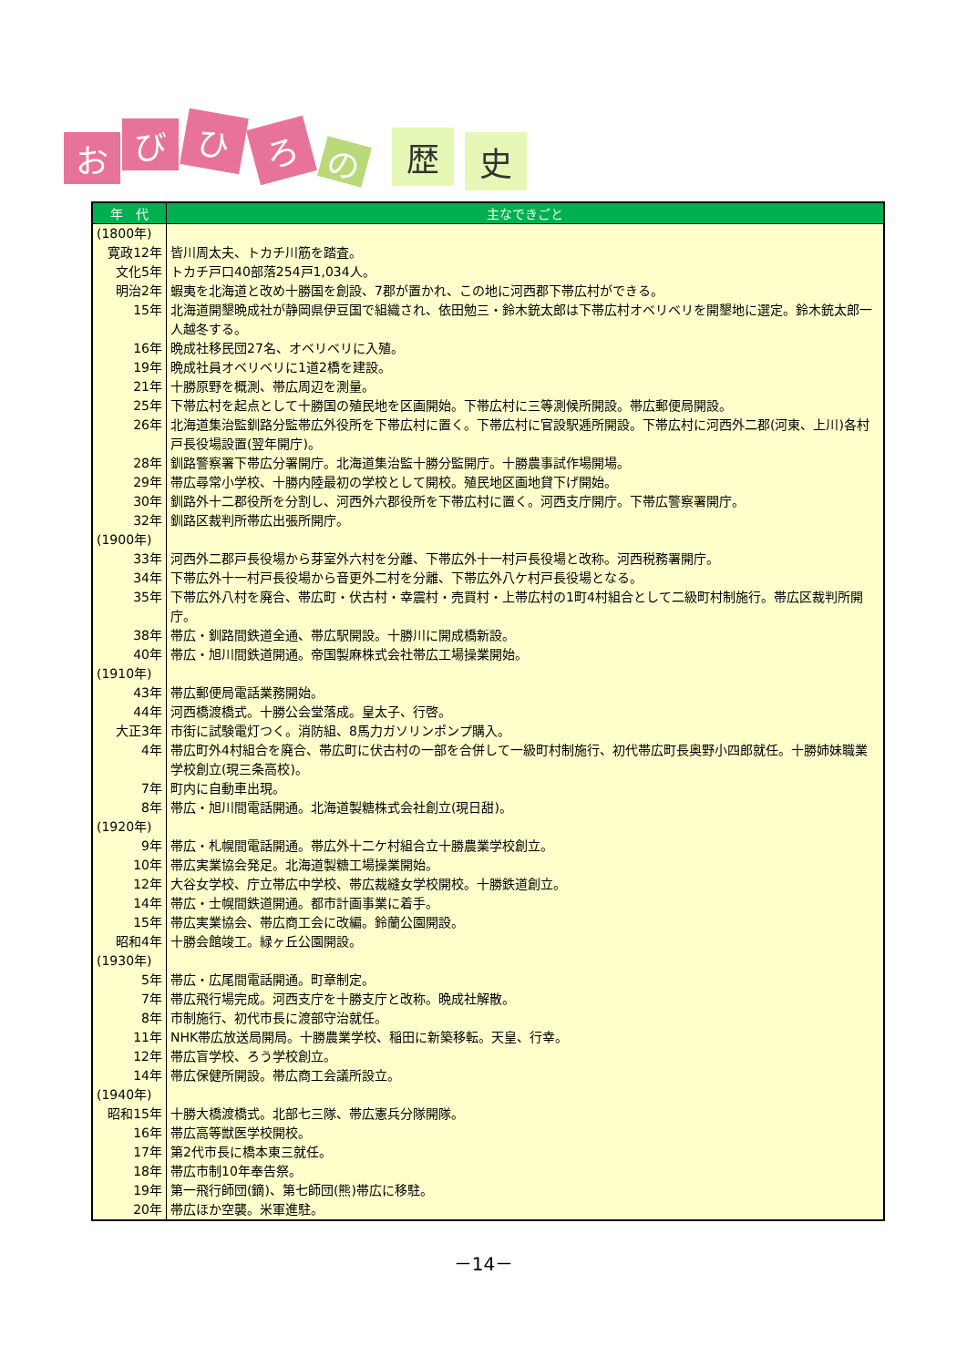お び ひ ろ の 歴 史
| 年 代 | 主なできごと |
| --- | --- |
| (1800年) | |
| 寛政12年 | 皆川周太夫、トカチ川筋を踏査。 |
| 文化5年 | トカチ戸口40部落254戸1,034人。 |
| 明治2年 | 蝦夷を北海道と改め十勝国を創設、7郡が置かれ、この地に河西郡下帯広村ができる。 |
| 15年 | 北海道開墾晩成社が静岡県伊豆国で組織され、依田勉三・鈴木銃太郎は下帯広村オベリベリを開墾地に選定。鈴木銃太郎一人越冬する。 |
| 16年 | 晩成社移民団27名、オベリベリに入殖。 |
| 19年 | 晩成社員オベリベリに1道2橋を建設。 |
| 21年 | 十勝原野を概測、帯広周辺を測量。 |
| 25年 | 下帯広村を起点として十勝国の殖民地を区画開始。下帯広村に三等測候所開設。帯広郵便局開設。 |
| 26年 | 北海道集治監釧路分監帯広外役所を下帯広村に置く。下帯広村に官設駅逓所開設。下帯広村に河西外二郡(河東、上川)各村戸長役場設置(翌年開庁)。 |
| 28年 | 釧路警察署下帯広分署開庁。北海道集治監十勝分監開庁。十勝農事試作場開場。 |
| 29年 | 帯広尋常小学校、十勝内陸最初の学校として開校。殖民地区画地貸下げ開始。 |
| 30年 | 釧路外十二郡役所を分割し、河西外六郡役所を下帯広村に置く。河西支庁開庁。下帯広警察署開庁。 |
| 32年 | 釧路区裁判所帯広出張所開庁。 |
| (1900年) | |
| 33年 | 河西外二郡戸長役場から芽室外六村を分離、下帯広外十一村戸長役場と改称。河西税務署開庁。 |
| 34年 | 下帯広外十一村戸長役場から音更外二村を分離、下帯広外八ケ村戸長役場となる。 |
| 35年 | 下帯広外八村を廃合、帯広町・伏古村・幸震村・売買村・上帯広村の1町4村組合として二級町村制施行。帯広区裁判所開庁。 |
| 38年 | 帯広・釧路間鉄道全通、帯広駅開設。十勝川に開成橋新設。 |
| 40年 | 帯広・旭川間鉄道開通。帝国製麻株式会社帯広工場操業開始。 |
| (1910年) | |
| 43年 | 帯広郵便局電話業務開始。 |
| 44年 | 河西橋渡橋式。十勝公会堂落成。皇太子、行啓。 |
| 大正3年 | 市街に試験電灯つく。消防組、8馬力ガソリンポンプ購入。 |
| 4年 | 帯広町外4村組合を廃合、帯広町に伏古村の一部を合併して一級町村制施行、初代帯広町長奥野小四郎就任。十勝姉妹職業学校創立(現三条高校)。 |
| 7年 | 町内に自動車出現。 |
| 8年 | 帯広・旭川間電話開通。北海道製糖株式会社創立(現日甜)。 |
| (1920年) | |
| 9年 | 帯広・札幌間電話開通。帯広外十二ケ村組合立十勝農業学校創立。 |
| 10年 | 帯広実業協会発足。北海道製糖工場操業開始。 |
| 12年 | 大谷女学校、庁立帯広中学校、帯広裁縫女学校開校。十勝鉄道創立。 |
| 14年 | 帯広・士幌間鉄道開通。都市計画事業に着手。 |
| 15年 | 帯広実業協会、帯広商工会に改編。鈴蘭公園開設。 |
| 昭和4年 | 十勝会館竣工。緑ヶ丘公園開設。 |
| (1930年) | |
| 5年 | 帯広・広尾間電話開通。町章制定。 |
| 7年 | 帯広飛行場完成。河西支庁を十勝支庁と改称。晩成社解散。 |
| 8年 | 市制施行、初代市長に渡部守治就任。 |
| 11年 | NHK帯広放送局開局。十勝農業学校、稲田に新築移転。天皇、行幸。 |
| 12年 | 帯広盲学校、ろう学校創立。 |
| 14年 | 帯広保健所開設。帯広商工会議所設立。 |
| (1940年) | |
| 昭和15年 | 十勝大橋渡橋式。北部七三隊、帯広憲兵分隊開隊。 |
| 16年 | 帯広高等獣医学校開校。 |
| 17年 | 第2代市長に橋本東三就任。 |
| 18年 | 帯広市制10年奉告祭。 |
| 19年 | 第一飛行師団(鏑)、第七師団(熊)帯広に移駐。 |
| 20年 | 帯広ほか空襲。米軍進駐。 |
－14－